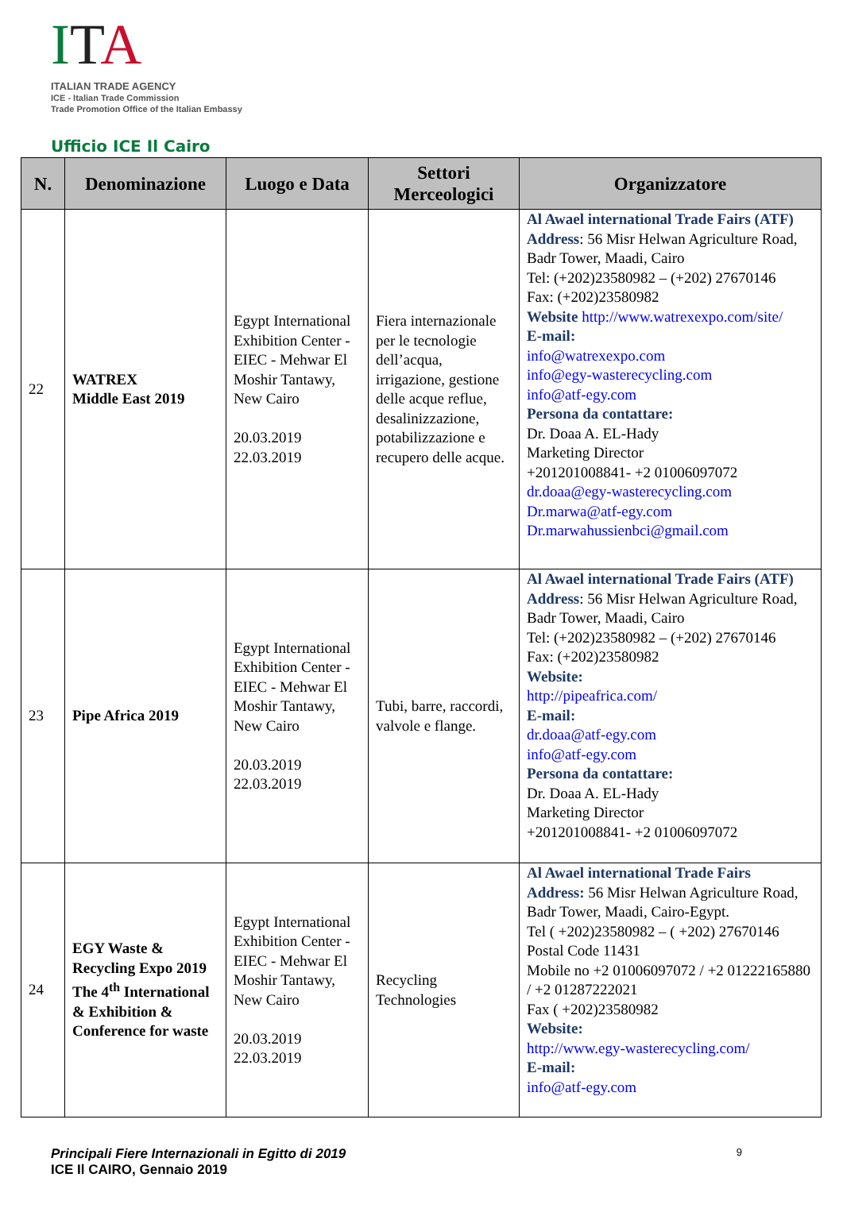ITA
ITALIAN TRADE AGENCY
ICE - Italian Trade Commission
Trade Promotion Office of the Italian Embassy
Ufficio ICE Il Cairo
| N. | Denominazione | Luogo e Data | Settori Merceologici | Organizzatore |
| --- | --- | --- | --- | --- |
| 22 | WATREX Middle East 2019 | Egypt International Exhibition Center - EIEC - Mehwar El Moshir Tantawy, New Cairo 20.03.2019 22.03.2019 | Fiera internazionale per le tecnologie dell’acqua, irrigazione, gestione delle acque reflue, desalinizzazione, potabilizzazione e recupero delle acque. | Al Awael international Trade Fairs (ATF) Address : 56 Misr Helwan Agriculture Road, Badr Tower, Maadi, Cairo Tel: (+202)23580982 – (+202) 27670146 Fax: (+202)23580982 Website http://www.watrexexpo.com/site/ E-mail: info@watrexexpo.com info@egy-wasterecycling.com info@atf-egy.com Persona da contattare: Dr. Doaa A. EL-Hady Marketing Director +201201008841- +2 01006097072 dr.doaa@egy-wasterecycling.com Dr.marwa@atf-egy.com Dr.marwahussienbci@gmail.com |
| 23 | Pipe Africa 2019 | Egypt International Exhibition Center - EIEC - Mehwar El Moshir Tantawy, New Cairo 20.03.2019 22.03.2019 | Tubi, barre, raccordi, valvole e flange. | Al Awael international Trade Fairs (ATF) Address : 56 Misr Helwan Agriculture Road, Badr Tower, Maadi, Cairo Tel: (+202)23580982 – (+202) 27670146 Fax: (+202)23580982 Website: http://pipeafrica.com/ E-mail: dr.doaa@atf-egy.com info@atf-egy.com Persona da contattare: Dr. Doaa A. EL-Hady Marketing Director +201201008841- +2 01006097072 |
| 24 | EGY Waste & Recycling Expo 2019 The 4<sup>th</sup> International & Exhibition & Conference for waste | Egypt International Exhibition Center - EIEC - Mehwar El Moshir Tantawy, New Cairo 20.03.2019 22.03.2019 | Recycling Technologies | Al Awael international Trade Fairs Address: 56 Misr Helwan Agriculture Road, Badr Tower, Maadi, Cairo-Egypt. Tel ( +202)23580982 – ( +202) 27670146 Postal Code 11431 Mobile no +2 01006097072 / +2 01222165880 / +2 01287222021 Fax ( +202)23580982 Website: http://www.egy-wasterecycling.com/ E-mail: info@atf-egy.com |
Principali Fiere Internazionali in Egitto di 2019
ICE Il CAIRO, Gennaio 2019
9